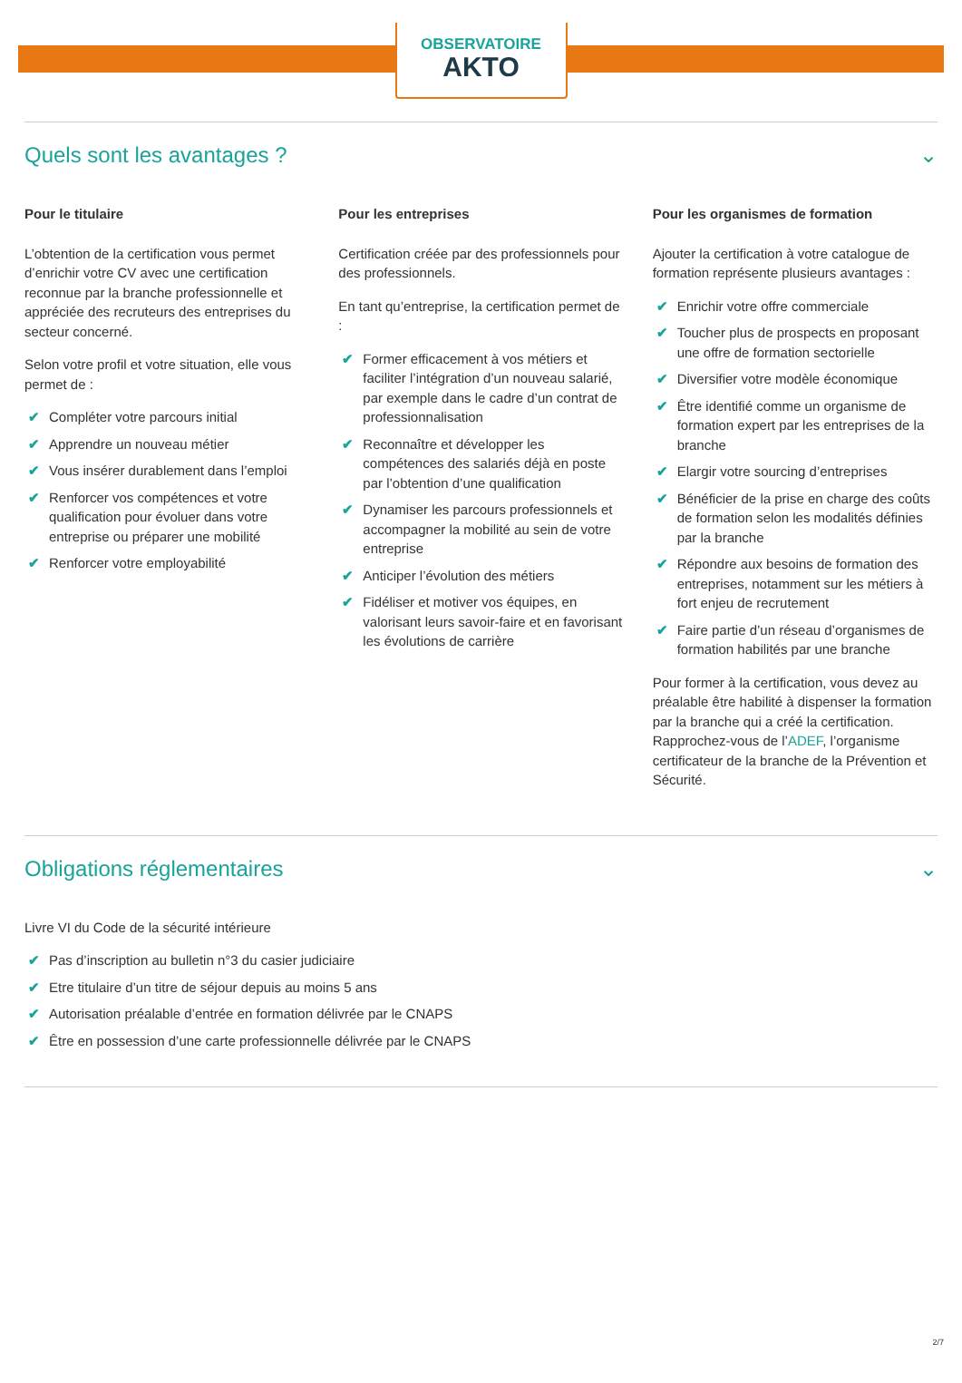OBSERVATOIRE
AKTO
Quels sont les avantages ? ⌄
Pour le titulaire
L’obtention de la certification vous permet d’enrichir votre CV avec une certification reconnue par la branche professionnelle et appréciée des recruteurs des entreprises du secteur concerné.
Selon votre profil et votre situation, elle vous permet de :
✔ Compléter votre parcours initial
✔ Apprendre un nouveau métier
✔ Vous insérer durablement dans l’emploi
✔ Renforcer vos compétences et votre qualification pour évoluer dans votre entreprise ou préparer une mobilité
✔ Renforcer votre employabilité
Pour les entreprises
Certification créée par des professionnels pour des professionnels.
En tant qu’entreprise, la certification permet de :
✔ Former efficacement à vos métiers et faciliter l’intégration d’un nouveau salarié, par exemple dans le cadre d’un contrat de professionnalisation
✔ Reconnaître et développer les compétences des salariés déjà en poste par l’obtention d’une qualification
✔ Dynamiser les parcours professionnels et accompagner la mobilité au sein de votre entreprise
✔ Anticiper l’évolution des métiers
✔ Fidéliser et motiver vos équipes, en valorisant leurs savoir-faire et en favorisant les évolutions de carrière
Pour les organismes de formation
Ajouter la certification à votre catalogue de formation représente plusieurs avantages :
✔ Enrichir votre offre commerciale
✔ Toucher plus de prospects en proposant une offre de formation sectorielle
✔ Diversifier votre modèle économique
✔ Être identifié comme un organisme de formation expert par les entreprises de la branche
✔ Elargir votre sourcing d’entreprises
✔ Bénéficier de la prise en charge des coûts de formation selon les modalités définies par la branche
✔ Répondre aux besoins de formation des entreprises, notamment sur les métiers à fort enjeu de recrutement
✔ Faire partie d’un réseau d’organismes de formation habilités par une branche
Pour former à la certification, vous devez au préalable être habilité à dispenser la formation par la branche qui a créé la certification. Rapprochez-vous de l’ADEF, l’organisme certificateur de la branche de la Prévention et Sécurité.
Obligations réglementaires ⌄
Livre VI du Code de la sécurité intérieure
✔ Pas d’inscription au bulletin n°3 du casier judiciaire
✔ Etre titulaire d’un titre de séjour depuis au moins 5 ans
✔ Autorisation préalable d’entrée en formation délivrée par le CNAPS
✔ Être en possession d’une carte professionnelle délivrée par le CNAPS
2/7